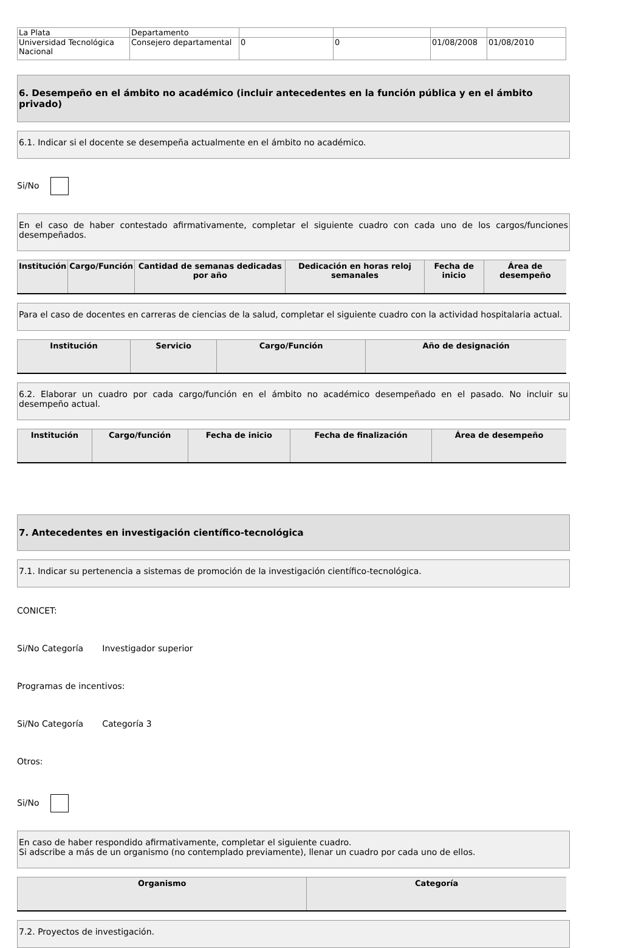| La Plata | Departamento | | | | |
| Universidad Tecnológica Nacional | Consejero departamental | 0 | 0 | 01/08/2008 | 01/08/2010 |
6. Desempeño en el ámbito no académico (incluir antecedentes en la función pública y en el ámbito privado)
6.1. Indicar si el docente se desempeña actualmente en el ámbito no académico.
Si/No
En el caso de haber contestado afirmativamente, completar el siguiente cuadro con cada uno de los cargos/funciones desempeñados.
| Institución | Cargo/Función | Cantidad de semanas dedicadas por año | Dedicación en horas reloj semanales | Fecha de inicio | Área de desempeño |
| --- | --- | --- | --- | --- | --- |
Para el caso de docentes en carreras de ciencias de la salud, completar el siguiente cuadro con la actividad hospitalaria actual.
| Institución | Servicio | Cargo/Función | Año de designación |
| --- | --- | --- | --- |
6.2. Elaborar un cuadro por cada cargo/función en el ámbito no académico desempeñado en el pasado. No incluir su desempeño actual.
| Institución | Cargo/función | Fecha de inicio | Fecha de finalización | Área de desempeño |
| --- | --- | --- | --- | --- |
7. Antecedentes en investigación científico-tecnológica
7.1. Indicar su pertenencia a sistemas de promoción de la investigación científico-tecnológica.
CONICET:
Si/No Categoría Investigador superior
Programas de incentivos:
Si/No Categoría Categoría 3
Otros:
Si/No
En caso de haber respondido afirmativamente, completar el siguiente cuadro.
Si adscribe a más de un organismo (no contemplado previamente), llenar un cuadro por cada uno de ellos.
| Organismo | Categoría |
| --- | --- |
7.2. Proyectos de investigación.